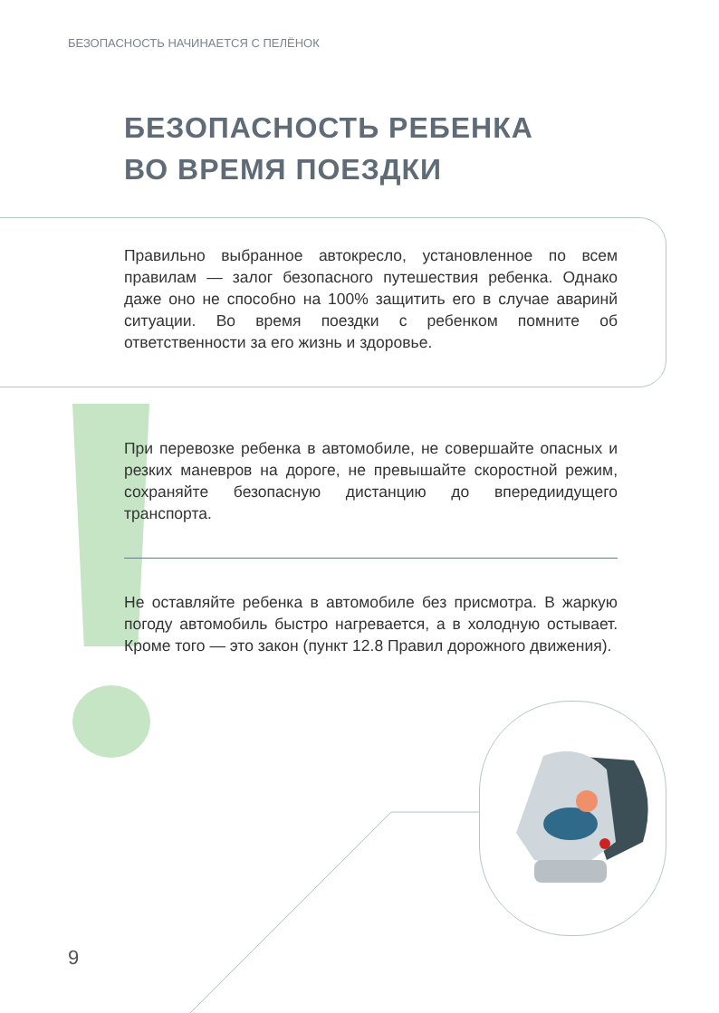БЕЗОПАСНОСТЬ НАЧИНАЕТСЯ С ПЕЛЁНОК
БЕЗОПАСНОСТЬ РЕБЕНКА
ВО ВРЕМЯ ПОЕЗДКИ
Правильно выбранное автокресло, установленное по всем правилам — залог безопасного путешествия ребенка. Однако даже оно не способно на 100% защитить его в случае аваринй ситуации. Во время поездки с ребенком помните об ответственности за его жизнь и здоровье.
При перевозке ребенка в автомобиле, не совершайте опасных и резких маневров на дороге, не превышайте скоростной режим, сохраняйте безопасную дистанцию до впередиидущего транспорта.
Не оставляйте ребенка в автомобиле без присмотра. В жаркую погоду автомобиль быстро нагревается, а в холодную остывает. Кроме того — это закон (пункт 12.8 Правил дорожного движения).
9